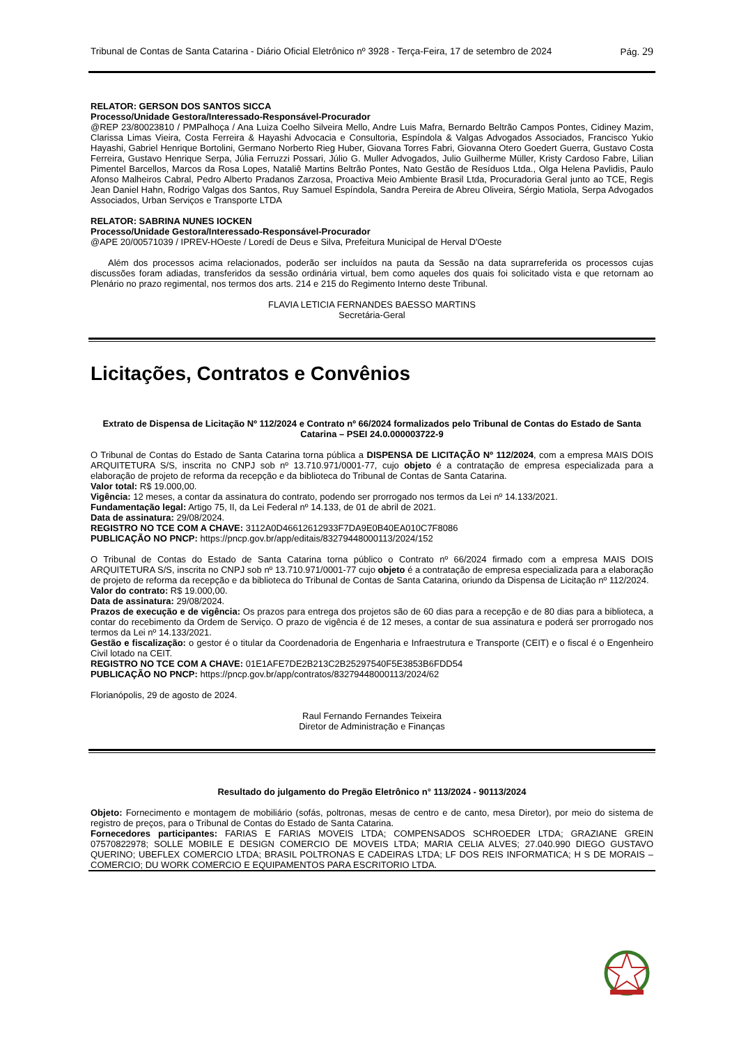Tribunal de Contas de Santa Catarina - Diário Oficial Eletrônico nº 3928 - Terça-Feira, 17 de setembro de 2024 Pág. 29
RELATOR: GERSON DOS SANTOS SICCA
Processo/Unidade Gestora/Interessado-Responsável-Procurador
@REP 23/80023810 / PMPalhoça / Ana Luiza Coelho Silveira Mello, Andre Luis Mafra, Bernardo Beltrão Campos Pontes, Cidiney Mazim, Clarissa Limas Vieira, Costa Ferreira & Hayashi Advocacia e Consultoria, Espíndola & Valgas Advogados Associados, Francisco Yukio Hayashi, Gabriel Henrique Bortolini, Germano Norberto Rieg Huber, Giovana Torres Fabri, Giovanna Otero Goedert Guerra, Gustavo Costa Ferreira, Gustavo Henrique Serpa, Júlia Ferruzzi Possari, Júlio G. Muller Advogados, Julio Guilherme Müller, Kristy Cardoso Fabre, Lilian Pimentel Barcellos, Marcos da Rosa Lopes, Nataliê Martins Beltrão Pontes, Nato Gestão de Resíduos Ltda., Olga Helena Pavlidis, Paulo Afonso Malheiros Cabral, Pedro Alberto Pradanos Zarzosa, Proactiva Meio Ambiente Brasil Ltda, Procuradoria Geral junto ao TCE, Regis Jean Daniel Hahn, Rodrigo Valgas dos Santos, Ruy Samuel Espíndola, Sandra Pereira de Abreu Oliveira, Sérgio Matiola, Serpa Advogados Associados, Urban Serviços e Transporte LTDA
RELATOR: SABRINA NUNES IOCKEN
Processo/Unidade Gestora/Interessado-Responsável-Procurador
@APE 20/00571039 / IPREV-HOeste / Loredí de Deus e Silva, Prefeitura Municipal de Herval D'Oeste
Além dos processos acima relacionados, poderão ser incluídos na pauta da Sessão na data suprarreferida os processos cujas discussões foram adiadas, transferidos da sessão ordinária virtual, bem como aqueles dos quais foi solicitado vista e que retornam ao Plenário no prazo regimental, nos termos dos arts. 214 e 215 do Regimento Interno deste Tribunal.
FLAVIA LETICIA FERNANDES BAESSO MARTINS
Secretária-Geral
Licitações, Contratos e Convênios
Extrato de Dispensa de Licitação Nº 112/2024 e Contrato nº 66/2024 formalizados pelo Tribunal de Contas do Estado de Santa Catarina – PSEI 24.0.000003722-9
O Tribunal de Contas do Estado de Santa Catarina torna pública a DISPENSA DE LICITAÇÃO Nº 112/2024, com a empresa MAIS DOIS ARQUITETURA S/S, inscrita no CNPJ sob nº 13.710.971/0001-77, cujo objeto é a contratação de empresa especializada para a elaboração de projeto de reforma da recepção e da biblioteca do Tribunal de Contas de Santa Catarina.
Valor total: R$ 19.000,00.
Vigência: 12 meses, a contar da assinatura do contrato, podendo ser prorrogado nos termos da Lei nº 14.133/2021.
Fundamentação legal: Artigo 75, II, da Lei Federal nº 14.133, de 01 de abril de 2021.
Data de assinatura: 29/08/2024.
REGISTRO NO TCE COM A CHAVE: 3112A0D46612612933F7DA9E0B40EA010C7F8086
PUBLICAÇÃO NO PNCP: https://pncp.gov.br/app/editais/83279448000113/2024/152
O Tribunal de Contas do Estado de Santa Catarina torna público o Contrato nº 66/2024 firmado com a empresa MAIS DOIS ARQUITETURA S/S, inscrita no CNPJ sob nº 13.710.971/0001-77 cujo objeto é a contratação de empresa especializada para a elaboração de projeto de reforma da recepção e da biblioteca do Tribunal de Contas de Santa Catarina, oriundo da Dispensa de Licitação nº 112/2024.
Valor do contrato: R$ 19.000,00.
Data de assinatura: 29/08/2024.
Prazos de execução e de vigência: Os prazos para entrega dos projetos são de 60 dias para a recepção e de 80 dias para a biblioteca, a contar do recebimento da Ordem de Serviço. O prazo de vigência é de 12 meses, a contar de sua assinatura e poderá ser prorrogado nos termos da Lei nº 14.133/2021.
Gestão e fiscalização: o gestor é o titular da Coordenadoria de Engenharia e Infraestrutura e Transporte (CEIT) e o fiscal é o Engenheiro Civil lotado na CEIT.
REGISTRO NO TCE COM A CHAVE: 01E1AFE7DE2B213C2B25297540F5E3853B6FDD54
PUBLICAÇÃO NO PNCP: https://pncp.gov.br/app/contratos/83279448000113/2024/62
Florianópolis, 29 de agosto de 2024.
Raul Fernando Fernandes Teixeira
Diretor de Administração e Finanças
Resultado do julgamento do Pregão Eletrônico n° 113/2024 - 90113/2024
Objeto: Fornecimento e montagem de mobiliário (sofás, poltronas, mesas de centro e de canto, mesa Diretor), por meio do sistema de registro de preços, para o Tribunal de Contas do Estado de Santa Catarina.
Fornecedores participantes: FARIAS E FARIAS MOVEIS LTDA; COMPENSADOS SCHROEDER LTDA; GRAZIANE GREIN 07570822978; SOLLE MOBILE E DESIGN COMERCIO DE MOVEIS LTDA; MARIA CELIA ALVES; 27.040.990 DIEGO GUSTAVO QUERINO; UBEFLEX COMERCIO LTDA; BRASIL POLTRONAS E CADEIRAS LTDA; LF DOS REIS INFORMATICA; H S DE MORAIS – COMERCIO; DU WORK COMERCIO E EQUIPAMENTOS PARA ESCRITORIO LTDA.